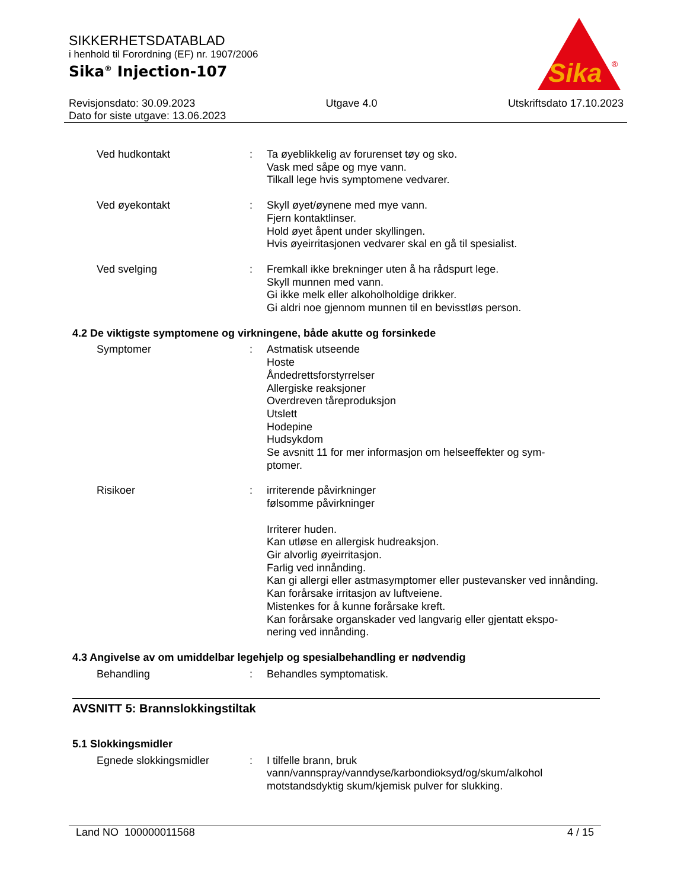SIKKERHETSDATABLAD
i henhold til Forordning (EF) nr. 1907/2006
Sika<sup>®</sup> Injection-107
Sika
®
Revisjonsdato: 30.09.2023 Utgave 4.0 Utskriftsdato 17.10.2023
Dato for siste utgave: 13.06.2023
Ved hudkontakt : Ta øyeblikkelig av forurenset tøy og sko.
Vask med såpe og mye vann.
Tilkall lege hvis symptomene vedvarer.
Ved øyekontakt : Skyll øyet/øynene med mye vann.
Fjern kontaktlinser.
Hold øyet åpent under skyllingen.
Hvis øyeirritasjonen vedvarer skal en gå til spesialist.
Ved svelging : Fremkall ikke brekninger uten å ha rådspurt lege.
Skyll munnen med vann.
Gi ikke melk eller alkoholholdige drikker.
Gi aldri noe gjennom munnen til en bevisstløs person.
4.2 De viktigste symptomene og virkningene, både akutte og forsinkede
Symptomer : Astmatisk utseende
Hoste
Åndedrettsforstyrrelser
Allergiske reaksjoner
Overdreven tåreproduksjon
Utslett
Hodepine
Hudsykdom
Se avsnitt 11 for mer informasjon om helseeffekter og sym-
ptomer.
Risikoer : irriterende påvirkninger
følsomme påvirkninger
Irriterer huden.
Kan utløse en allergisk hudreaksjon.
Gir alvorlig øyeirritasjon.
Farlig ved innånding.
Kan gi allergi eller astmasymptomer eller pustevansker ved innånding.
Kan forårsake irritasjon av luftveiene.
Mistenkes for å kunne forårsake kreft.
Kan forårsake organskader ved langvarig eller gjentatt ekspo-
nering ved innånding.
4.3 Angivelse av om umiddelbar legehjelp og spesialbehandling er nødvendig
Behandling : Behandles symptomatisk.
AVSNITT 5: Brannslokkingstiltak
5.1 Slokkingsmidler
Egnede slokkingsmidler : I tilfelle brann, bruk
vann/vannspray/vanndyse/karbondioksyd/og/skum/alkohol
motstandsdyktig skum/kjemisk pulver for slukking.
Land NO 100000011568 4 / 15